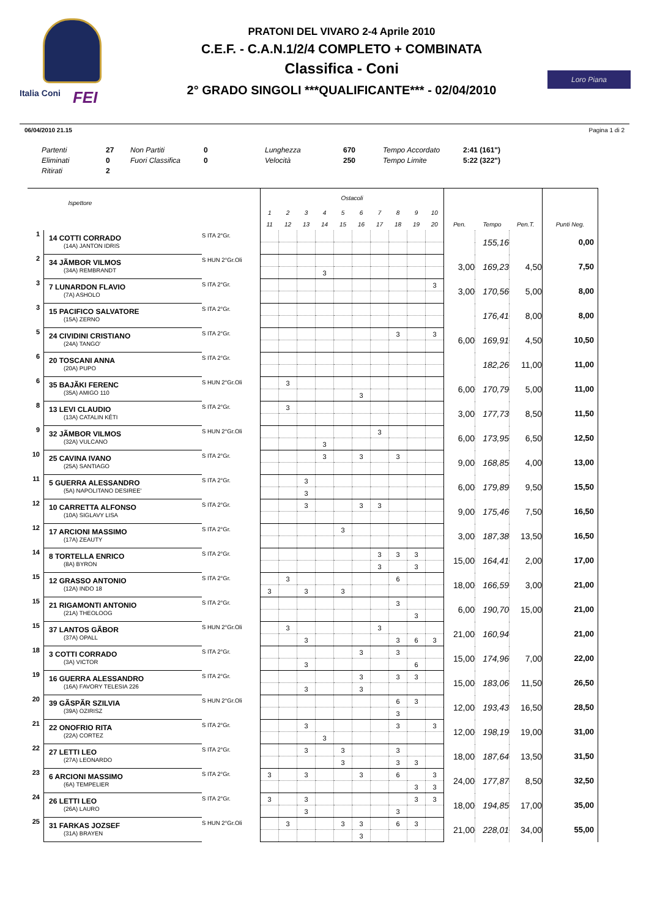Italia Coni FEI
PRATONI DEL VIVARO 2-4 Aprile 2010
C.E.F. - C.A.N.1/2/4 COMPLETO + COMBINATA
Classifica - Coni
2° GRADO SINGOLI ***QUALIFICANTE*** - 02/04/2010
Loro Piana
06/04/2010 21.15 Pagina 1 di 2
| Partenti | 27 | Non Partiti | 0 | Lunghezza | 670 | Tempo Accordato | 2:41 (161") |
| Eliminati | 0 | Fuori Classifica | 0 | Velocità | 250 | Tempo Limite | 5:22 (322") |
| Ritirati | 2 | | | | | | |
| | Ispettore | | Ostacoli | | | | | | | | | | | | | |
| --- | --- | --- | --- | --- | --- | --- | --- | --- | --- | --- | --- | --- | --- | --- | --- | --- |
| | | | 1 | 2 | 3 | 4 | 5 | 6 | 7 | 8 | 9 | 10 | | | | |
| | | | 11 | 12 | 13 | 14 | 15 | 16 | 17 | 18 | 19 | 20 | Pen. | Tempo | Pen.T. | Punti Neg. |
| 1 | 14 COTTI CORRADO | S ITA 2°Gr. | | | | | | | | | | | | 155,16 | | 0,00 |
| | (14A) JANTON IDRIS | | | | | | | | | | | | | | | |
| 2 | 34 JÃMBOR VILMOS | S HUN 2°Gr.Oli | | | | | | | | | | | 3,00 | 169,23 | 4,50 | 7,50 |
| | (34A) REMBRANDT | | | | | 3 | | | | | | | | | | |
| 3 | 7 LUNARDON FLAVIO | S ITA 2°Gr. | | | | | | | | | | 3 | 3,00 | 170,56 | 5,00 | 8,00 |
| | (7A) ASHOLO | | | | | | | | | | | | | | | |
| 3 | 15 PACIFICO SALVATORE | S ITA 2°Gr. | | | | | | | | | | | | 176,41 | 8,00 | 8,00 |
| | (15A) ZERNO | | | | | | | | | | | | | | | |
| 5 | 24 CIVIDINI CRISTIANO | S ITA 2°Gr. | | | | | | | | 3 | | 3 | 6,00 | 169,91 | 4,50 | 10,50 |
| | (24A) TANGO' | | | | | | | | | | | | | | | |
| 6 | 20 TOSCANI ANNA | S ITA 2°Gr. | | | | | | | | | | | | 182,26 | 11,00 | 11,00 |
| | (20A) PUPO | | | | | | | | | | | | | | | |
| 6 | 35 BAJÃKI FERENC | S HUN 2°Gr.Oli | | 3 | | | | | | | | | 6,00 | 170,79 | 5,00 | 11,00 |
| | (35A) AMIGO 110 | | | | | | | 3 | | | | | | | | |
| 8 | 13 LEVI CLAUDIO | S ITA 2°Gr. | | 3 | | | | | | | | | 3,00 | 177,73 | 8,50 | 11,50 |
| | (13A) CATALIN KÉTI | | | | | | | | | | | | | | | |
| 9 | 32 JÃMBOR VILMOS | S HUN 2°Gr.Oli | | | | | | | 3 | | | | 6,00 | 173,95 | 6,50 | 12,50 |
| | (32A) VULCANO | | | | | 3 | | | | | | | | | | |
| 10 | 25 CAVINA IVANO | S ITA 2°Gr. | | | | 3 | | 3 | | 3 | | | 9,00 | 168,85 | 4,00 | 13,00 |
| | (25A) SANTIAGO | | | | | | | | | | | | | | | |
| 11 | 5 GUERRA ALESSANDRO | S ITA 2°Gr. | | | 3 | | | | | | | | 6,00 | 179,89 | 9,50 | 15,50 |
| | (5A) NAPOLITANO DESIREE' | | | | 3 | | | | | | | | | | | |
| 12 | 10 CARRETTA ALFONSO | S ITA 2°Gr. | | | 3 | | | 3 | 3 | | | | 9,00 | 175,46 | 7,50 | 16,50 |
| | (10A) SIGLAVY LISA | | | | | | | | | | | | | | | |
| 12 | 17 ARCIONI MASSIMO | S ITA 2°Gr. | | | | | 3 | | | | | | 3,00 | 187,38 | 13,50 | 16,50 |
| | (17A) ZEAUTY | | | | | | | | | | | | | | | |
| 14 | 8 TORTELLA ENRICO | S ITA 2°Gr. | | | | | | | 3 | 3 | 3 | | 15,00 | 164,41 | 2,00 | 17,00 |
| | (8A) BYRON | | | | | | | | 3 | | 3 | | | | | |
| 15 | 12 GRASSO ANTONIO | S ITA 2°Gr. | | 3 | | | | | | 6 | | | 18,00 | 166,59 | 3,00 | 21,00 |
| | (12A) INDO 18 | | 3 | | 3 | | 3 | | | | | | | | | |
| 15 | 21 RIGAMONTI ANTONIO | S ITA 2°Gr. | | | | | | | | 3 | | | 6,00 | 190,70 | 15,00 | 21,00 |
| | (21A) THEOLOOG | | | | | | | | | | 3 | | | | | |
| 15 | 37 LANTOS GÃBOR | S HUN 2°Gr.Oli | | 3 | | | | | 3 | | | | 21,00 | 160,94 | | 21,00 |
| | (37A) OPALL | | | | 3 | | | | | 3 | 6 | 3 | | | | |
| 18 | 3 COTTI CORRADO | S ITA 2°Gr. | | | | | | 3 | | 3 | | | 15,00 | 174,96 | 7,00 | 22,00 |
| | (3A) VICTOR | | | | 3 | | | | | | 6 | | | | | |
| 19 | 16 GUERRA ALESSANDRO | S ITA 2°Gr. | | | | | | 3 | | 3 | 3 | | 15,00 | 183,06 | 11,50 | 26,50 |
| | (16A) FAVORY TELESIA 226 | | | | 3 | | | 3 | | | | | | | | |
| 20 | 39 GÃSPÃR SZILVIA | S HUN 2°Gr.Oli | | | | | | | | 6 | 3 | | 12,00 | 193,43 | 16,50 | 28,50 |
| | (39A) OZIRISZ | | | | | | | | | 3 | | | | | | |
| 21 | 22 ONOFRIO RITA | S ITA 2°Gr. | | | 3 | | | | | 3 | | 3 | 12,00 | 198,19 | 19,00 | 31,00 |
| | (22A) CORTEZ | | | | | 3 | | | | | | | | | | |
| 22 | 27 LETTI LEO | S ITA 2°Gr. | | | 3 | | 3 | | | 3 | | | 18,00 | 187,64 | 13,50 | 31,50 |
| | (27A) LEONARDO | | | | | | 3 | | | 3 | 3 | | | | | |
| 23 | 6 ARCIONI MASSIMO | S ITA 2°Gr. | 3 | | 3 | | | 3 | | 6 | | 3 | 24,00 | 177,87 | 8,50 | 32,50 |
| | (6A) TEMPELIER | | | | | | | | | | 3 | 3 | | | | |
| 24 | 26 LETTI LEO | S ITA 2°Gr. | 3 | | 3 | | | | | | 3 | 3 | 18,00 | 194,85 | 17,00 | 35,00 |
| | (26A) LAURO | | | | 3 | | | | | 3 | | | | | | |
| 25 | 31 FARKAS JOZSEF | S HUN 2°Gr.Oli | | 3 | | | 3 | 3 | | 6 | 3 | | 21,00 | 228,01 | 34,00 | 55,00 |
| | (31A) BRAYEN | | | | | | | 3 | | | | | | | | |